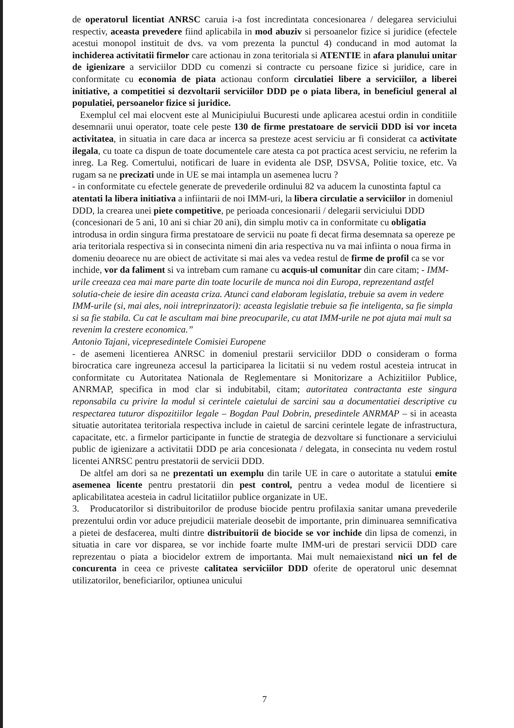de operatorul licentiat ANRSC caruia i-a fost incredintata concesionarea / delegarea serviciului respectiv, aceasta prevedere fiind aplicabila in mod abuziv si persoanelor fizice si juridice (efectele acestui monopol instituit de dvs. va vom prezenta la punctul 4) conducand in mod automat la inchiderea activitatii firmelor care actionau in zona teritoriala si ATENTIE in afara planului unitar de igienizare a serviciilor DDD cu comenzi si contracte cu persoane fizice si juridice, care in conformitate cu economia de piata actionau conform circulatiei libere a serviciilor, a liberei initiative, a competitiei si dezvoltarii serviciilor DDD pe o piata libera, in beneficiul general al populatiei, persoanelor fizice si juridice.
Exemplul cel mai elocvent este al Municipiului Bucuresti unde aplicarea acestui ordin in conditiile desemnarii unui operator, toate cele peste 130 de firme prestatoare de servicii DDD isi vor inceta activitatea, in situatia in care daca ar incerca sa presteze acest serviciu ar fi considerat ca activitate ilegala, cu toate ca dispun de toate documentele care atesta ca pot practica acest serviciu, ne referim la inreg. La Reg. Comertului, notificari de luare in evidenta ale DSP, DSVSA, Politie toxice, etc. Va rugam sa ne precizati unde in UE se mai intampla un asemenea lucru ?
- in conformitate cu efectele generate de prevederile ordinului 82 va aducem la cunostinta faptul ca atentati la libera initiativa a infiintarii de noi IMM-uri, la libera circulatie a serviciilor in domeniul DDD, la crearea unei piete competitive, pe perioada concesionarii / delegarii serviciului DDD (concesionari de 5 ani, 10 ani si chiar 20 ani), din simplu motiv ca in conformitate cu obligatia introdusa in ordin singura firma prestatoare de servicii nu poate fi decat firma desemnata sa opereze pe aria teritoriala respectiva si in consecinta nimeni din aria respectiva nu va mai infiinta o noua firma in domeniu deoarece nu are obiect de activitate si mai ales va vedea restul de firme de profil ca se vor inchide, vor da faliment si va intrebam cum ramane cu acquis-ul comunitar din care citam; - IMM-urile creeaza cea mai mare parte din toate locurile de munca noi din Europa, reprezentand astfel solutia-cheie de iesire din aceasta criza. Atunci cand elaboram legislatia, trebuie sa avem in vedere IMM-urile (si, mai ales, noii intreprinzatori): aceasta legislatie trebuie sa fie inteligenta, sa fie simpla si sa fie stabila. Cu cat le ascultam mai bine preocuparile, cu atat IMM-urile ne pot ajuta mai mult sa revenim la crestere economica.”
Antonio Tajani, vicepresedintele Comisiei Europene
- de asemeni licentierea ANRSC in domeniul prestarii serviciilor DDD o consideram o forma birocratica care ingreuneza accesul la participarea la licitatii si nu vedem rostul acesteia intrucat in conformitate cu Autoritatea Nationala de Reglementare si Monitorizare a Achizitiilor Publice, ANRMAP, specifica in mod clar si indubitabil, citam; autoritatea contractanta este singura reponsabila cu privire la modul si cerintele caietului de sarcini sau a documentatiei descriptive cu respectarea tuturor dispozitiilor legale – Bogdan Paul Dobrin, presedintele ANRMAP – si in aceasta situatie autoritatea teritoriala respectiva include in caietul de sarcini cerintele legate de infrastructura, capacitate, etc. a firmelor participante in functie de strategia de dezvoltare si functionare a serviciului public de igienizare a activitatii DDD pe aria concesionata / delegata, in consecinta nu vedem rostul licentei ANRSC pentru prestatorii de servicii DDD.
De altfel am dori sa ne prezentati un exemplu din tarile UE in care o autoritate a statului emite asemenea licente pentru prestatorii din pest control, pentru a vedea modul de licentiere si aplicabilitatea acesteia in cadrul licitatiilor publice organizate in UE.
3. Producatorilor si distribuitorilor de produse biocide pentru profilaxia sanitar umana prevederile prezentului ordin vor aduce prejudicii materiale deosebit de importante, prin diminuarea semnificativa a pietei de desfacerea, multi dintre distribuitorii de biocide se vor inchide din lipsa de comenzi, in situatia in care vor disparea, se vor inchide foarte multe IMM-uri de prestari servicii DDD care reprezentau o piata a biocidelor extrem de importanta. Mai mult nemaiexistand nici un fel de concurenta in ceea ce priveste calitatea serviciilor DDD oferite de operatorul unic desemnat utilizatorilor, beneficiarilor, optiunea unicului
7